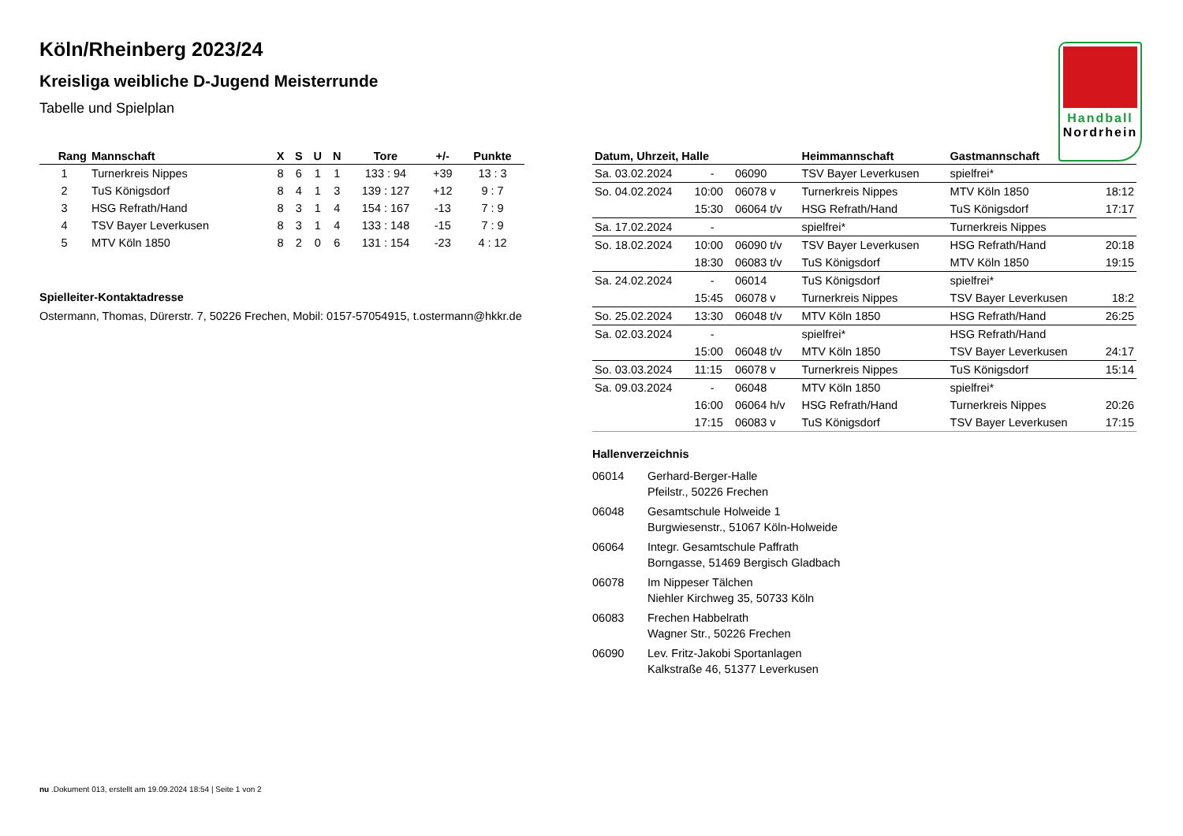Handball
Nordrhein
Köln/Rheinberg 2023/24
Kreisliga weibliche D-Jugend Meisterrunde
Tabelle und Spielplan
| Rang | Mannschaft | X | S | U | N | Tore | +/- | Punkte |
| --- | --- | --- | --- | --- | --- | --- | --- | --- |
| 1 | Turnerkreis Nippes | 8 | 6 | 1 | 1 | 133 : 94 | +39 | 13 : 3 |
| 2 | TuS Königsdorf | 8 | 4 | 1 | 3 | 139 : 127 | +12 | 9 : 7 |
| 3 | HSG Refrath/Hand | 8 | 3 | 1 | 4 | 154 : 167 | -13 | 7 : 9 |
| 4 | TSV Bayer Leverkusen | 8 | 3 | 1 | 4 | 133 : 148 | -15 | 7 : 9 |
| 5 | MTV Köln 1850 | 8 | 2 | 0 | 6 | 131 : 154 | -23 | 4 : 12 |
Spielleiter-Kontaktadresse
Ostermann, Thomas, Dürerstr. 7, 50226 Frechen, Mobil: 0157-57054915, t.ostermann@hkkr.de
| Datum, Uhrzeit, Halle | | | Heimmannschaft | Gastmannschaft | |
| --- | --- | --- | --- | --- | --- |
| Sa. 03.02.2024 | - | 06090 | TSV Bayer Leverkusen | spielfrei* | |
| So. 04.02.2024 | 10:00 | 06078 v | Turnerkreis Nippes | MTV Köln 1850 | 18:12 |
| | 15:30 | 06064 t/v | HSG Refrath/Hand | TuS Königsdorf | 17:17 |
| Sa. 17.02.2024 | - | | spielfrei* | Turnerkreis Nippes | |
| So. 18.02.2024 | 10:00 | 06090 t/v | TSV Bayer Leverkusen | HSG Refrath/Hand | 20:18 |
| | 18:30 | 06083 t/v | TuS Königsdorf | MTV Köln 1850 | 19:15 |
| Sa. 24.02.2024 | - | 06014 | TuS Königsdorf | spielfrei* | |
| | 15:45 | 06078 v | Turnerkreis Nippes | TSV Bayer Leverkusen | 18:2 |
| So. 25.02.2024 | 13:30 | 06048 t/v | MTV Köln 1850 | HSG Refrath/Hand | 26:25 |
| Sa. 02.03.2024 | - | | spielfrei* | HSG Refrath/Hand | |
| | 15:00 | 06048 t/v | MTV Köln 1850 | TSV Bayer Leverkusen | 24:17 |
| So. 03.03.2024 | 11:15 | 06078 v | Turnerkreis Nippes | TuS Königsdorf | 15:14 |
| Sa. 09.03.2024 | - | 06048 | MTV Köln 1850 | spielfrei* | |
| | 16:00 | 06064 h/v | HSG Refrath/Hand | Turnerkreis Nippes | 20:26 |
| | 17:15 | 06083 v | TuS Königsdorf | TSV Bayer Leverkusen | 17:15 |
Hallenverzeichnis
06014 Gerhard-Berger-Halle
Pfeilstr., 50226 Frechen
06048 Gesamtschule Holweide 1
Burgwiesenstr., 51067 Köln-Holweide
06064 Integr. Gesamtschule Paffrath
Borngasse, 51469 Bergisch Gladbach
06078 Im Nippeser Tälchen
Niehler Kirchweg 35, 50733 Köln
06083 Frechen Habbelrath
Wagner Str., 50226 Frechen
06090 Lev. Fritz-Jakobi Sportanlagen
Kalkstraße 46, 51377 Leverkusen
nu .Dokument 013, erstellt am 19.09.2024 18:54 | Seite 1 von 2